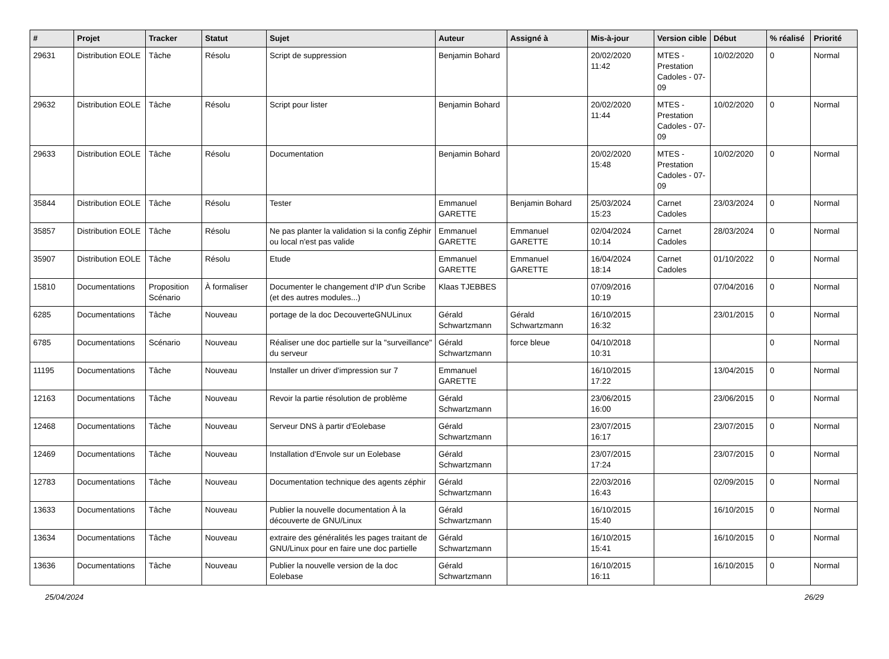| # | Projet | Tracker | Statut | Sujet | Auteur | Assigné à | Mis-à-jour | Version cible | Début | % réalisé | Priorité |
| --- | --- | --- | --- | --- | --- | --- | --- | --- | --- | --- | --- |
| 29631 | Distribution EOLE | Tâche | Résolu | Script de suppression | Benjamin Bohard | | 20/02/2020 11:42 | MTES - Prestation Cadoles - 07-09 | 10/02/2020 | 0 | Normal |
| 29632 | Distribution EOLE | Tâche | Résolu | Script pour lister | Benjamin Bohard | | 20/02/2020 11:44 | MTES - Prestation Cadoles - 07-09 | 10/02/2020 | 0 | Normal |
| 29633 | Distribution EOLE | Tâche | Résolu | Documentation | Benjamin Bohard | | 20/02/2020 15:48 | MTES - Prestation Cadoles - 07-09 | 10/02/2020 | 0 | Normal |
| 35844 | Distribution EOLE | Tâche | Résolu | Tester | Emmanuel GARETTE | Benjamin Bohard | 25/03/2024 15:23 | Carnet Cadoles | 23/03/2024 | 0 | Normal |
| 35857 | Distribution EOLE | Tâche | Résolu | Ne pas planter la validation si la config Zéphir ou local n'est pas valide | Emmanuel GARETTE | Emmanuel GARETTE | 02/04/2024 10:14 | Carnet Cadoles | 28/03/2024 | 0 | Normal |
| 35907 | Distribution EOLE | Tâche | Résolu | Etude | Emmanuel GARETTE | Emmanuel GARETTE | 16/04/2024 18:14 | Carnet Cadoles | 01/10/2022 | 0 | Normal |
| 15810 | Documentations | Proposition Scénario | À formaliser | Documenter le changement d'IP d'un Scribe (et des autres modules...) | Klaas TJEBBES | | 07/09/2016 10:19 | | 07/04/2016 | 0 | Normal |
| 6285 | Documentations | Tâche | Nouveau | portage de la doc DecouverteGNULinux | Gérald Schwartzmann | Gérald Schwartzmann | 16/10/2015 16:32 | | 23/01/2015 | 0 | Normal |
| 6785 | Documentations | Scénario | Nouveau | Réaliser une doc partielle sur la "surveillance" du serveur | Gérald Schwartzmann | force bleue | 04/10/2018 10:31 | | | 0 | Normal |
| 11195 | Documentations | Tâche | Nouveau | Installer un driver d'impression sur 7 | Emmanuel GARETTE | | 16/10/2015 17:22 | | 13/04/2015 | 0 | Normal |
| 12163 | Documentations | Tâche | Nouveau | Revoir la partie résolution de problème | Gérald Schwartzmann | | 23/06/2015 16:00 | | 23/06/2015 | 0 | Normal |
| 12468 | Documentations | Tâche | Nouveau | Serveur DNS à partir d'Eolebase | Gérald Schwartzmann | | 23/07/2015 16:17 | | 23/07/2015 | 0 | Normal |
| 12469 | Documentations | Tâche | Nouveau | Installation d'Envole sur un Eolebase | Gérald Schwartzmann | | 23/07/2015 17:24 | | 23/07/2015 | 0 | Normal |
| 12783 | Documentations | Tâche | Nouveau | Documentation technique des agents zéphir | Gérald Schwartzmann | | 22/03/2016 16:43 | | 02/09/2015 | 0 | Normal |
| 13633 | Documentations | Tâche | Nouveau | Publier la nouvelle documentation À la découverte de GNU/Linux | Gérald Schwartzmann | | 16/10/2015 15:40 | | 16/10/2015 | 0 | Normal |
| 13634 | Documentations | Tâche | Nouveau | extraire des généralités les pages traitant de GNU/Linux pour en faire une doc partielle | Gérald Schwartzmann | | 16/10/2015 15:41 | | 16/10/2015 | 0 | Normal |
| 13636 | Documentations | Tâche | Nouveau | Publier la nouvelle version de la doc Eolebase | Gérald Schwartzmann | | 16/10/2015 16:11 | | 16/10/2015 | 0 | Normal |
25/04/2024 26/29